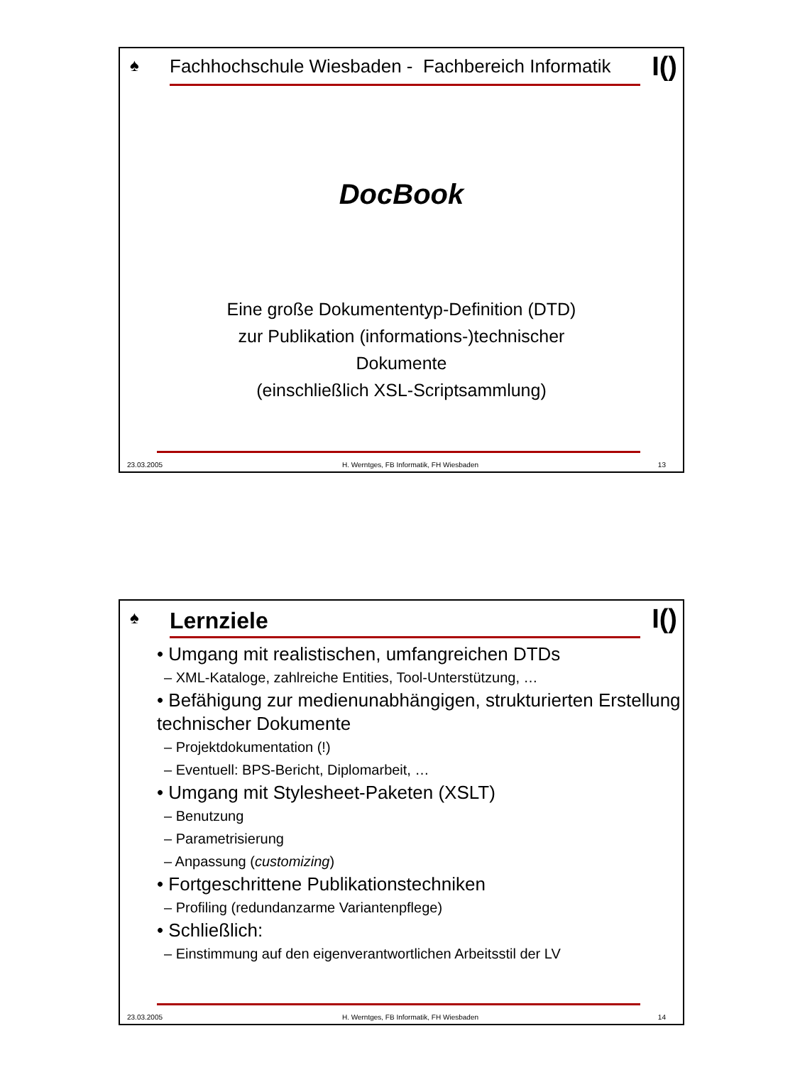♠ I()
Fachhochschule Wiesbaden - Fachbereich Informatik
DocBook
Eine große Dokumententyp-Definition (DTD)
zur Publikation (informations-)technischer Dokumente
(einschließlich XSL-Scriptsammlung)
23.03.2005 H. Werntges, FB Informatik, FH Wiesbaden 13
♠ I()
Lernziele
• Umgang mit realistischen, umfangreichen DTDs
– XML-Kataloge, zahlreiche Entities, Tool-Unterstützung, …
• Befähigung zur medienunabhängigen, strukturierten Erstellung technischer Dokumente
– Projektdokumentation (!)
– Eventuell: BPS-Bericht, Diplomarbeit, …
• Umgang mit Stylesheet-Paketen (XSLT)
– Benutzung
– Parametrisierung
– Anpassung (customizing)
• Fortgeschrittene Publikationstechniken
– Profiling (redundanzarme Variantenpflege)
• Schließlich:
– Einstimmung auf den eigenverantwortlichen Arbeitsstil der LV
23.03.2005 H. Werntges, FB Informatik, FH Wiesbaden 14